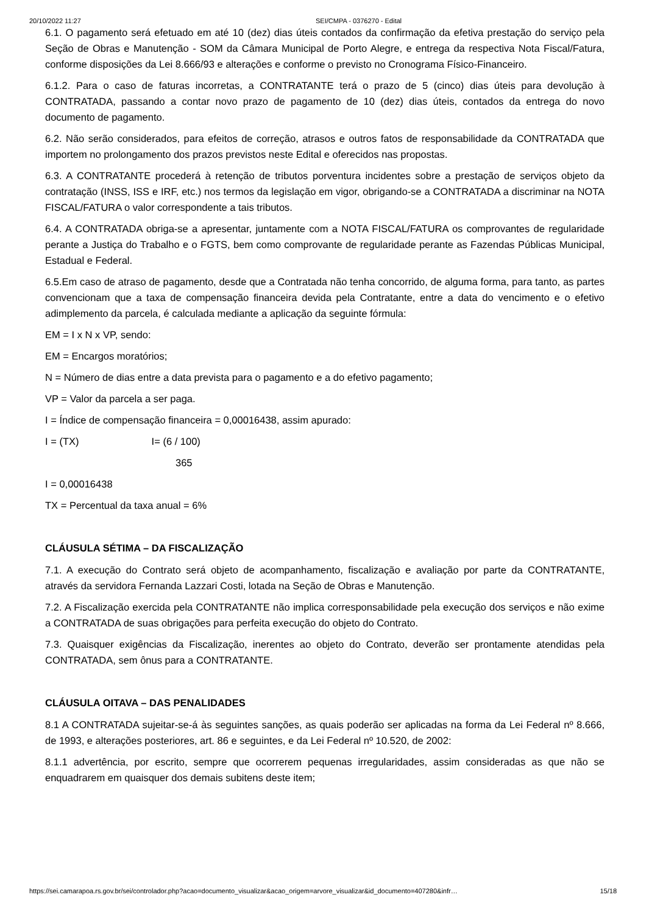20/10/2022 11:27 SEI/CMPA - 0376270 - Edital
6.1. O pagamento será efetuado em até 10 (dez) dias úteis contados da confirmação da efetiva prestação do serviço pela Seção de Obras e Manutenção - SOM da Câmara Municipal de Porto Alegre, e entrega da respectiva Nota Fiscal/Fatura, conforme disposições da Lei 8.666/93 e alterações e conforme o previsto no Cronograma Físico-Financeiro.
6.1.2. Para o caso de faturas incorretas, a CONTRATANTE terá o prazo de 5 (cinco) dias úteis para devolução à CONTRATADA, passando a contar novo prazo de pagamento de 10 (dez) dias úteis, contados da entrega do novo documento de pagamento.
6.2. Não serão considerados, para efeitos de correção, atrasos e outros fatos de responsabilidade da CONTRATADA que importem no prolongamento dos prazos previstos neste Edital e oferecidos nas propostas.
6.3. A CONTRATANTE procederá à retenção de tributos porventura incidentes sobre a prestação de serviços objeto da contratação (INSS, ISS e IRF, etc.) nos termos da legislação em vigor, obrigando-se a CONTRATADA a discriminar na NOTA FISCAL/FATURA o valor correspondente a tais tributos.
6.4. A CONTRATADA obriga-se a apresentar, juntamente com a NOTA FISCAL/FATURA os comprovantes de regularidade perante a Justiça do Trabalho e o FGTS, bem como comprovante de regularidade perante as Fazendas Públicas Municipal, Estadual e Federal.
6.5.Em caso de atraso de pagamento, desde que a Contratada não tenha concorrido, de alguma forma, para tanto, as partes convencionam que a taxa de compensação financeira devida pela Contratante, entre a data do vencimento e o efetivo adimplemento da parcela, é calculada mediante a aplicação da seguinte fórmula:
EM = I x N x VP, sendo:
EM = Encargos moratórios;
N = Número de dias entre a data prevista para o pagamento e a do efetivo pagamento;
VP = Valor da parcela a ser paga.
I = Índice de compensação financeira = 0,00016438, assim apurado:
I = (TX) I= (6 / 100)
365
I = 0,00016438
TX = Percentual da taxa anual = 6%
CLÁUSULA SÉTIMA – DA FISCALIZAÇÃO
7.1. A execução do Contrato será objeto de acompanhamento, fiscalização e avaliação por parte da CONTRATANTE, através da servidora Fernanda Lazzari Costi, lotada na Seção de Obras e Manutenção.
7.2. A Fiscalização exercida pela CONTRATANTE não implica corresponsabilidade pela execução dos serviços e não exime a CONTRATADA de suas obrigações para perfeita execução do objeto do Contrato.
7.3. Quaisquer exigências da Fiscalização, inerentes ao objeto do Contrato, deverão ser prontamente atendidas pela CONTRATADA, sem ônus para a CONTRATANTE.
CLÁUSULA OITAVA – DAS PENALIDADES
8.1 A CONTRATADA sujeitar-se-á às seguintes sanções, as quais poderão ser aplicadas na forma da Lei Federal nº 8.666, de 1993, e alterações posteriores, art. 86 e seguintes, e da Lei Federal nº 10.520, de 2002:
8.1.1 advertência, por escrito, sempre que ocorrerem pequenas irregularidades, assim consideradas as que não se enquadrarem em quaisquer dos demais subitens deste item;
https://sei.camarapoa.rs.gov.br/sei/controlador.php?acao=documento_visualizar&acao_origem=arvore_visualizar&id_documento=407280&infr… 15/18